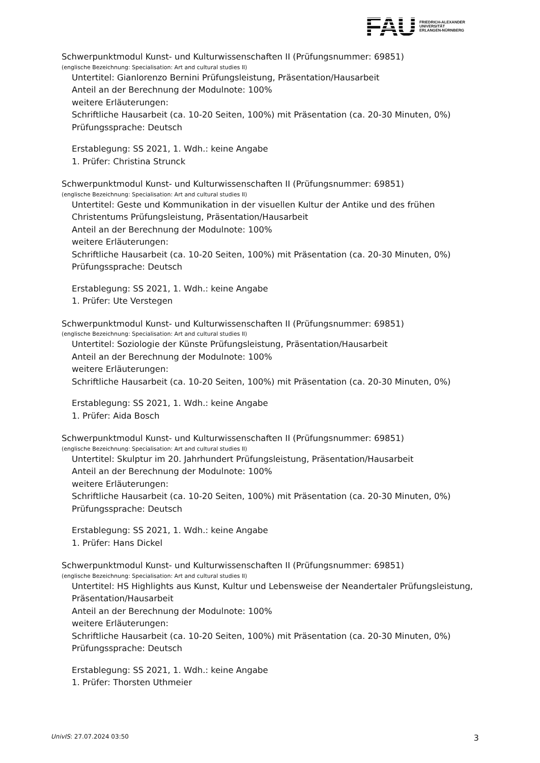FAU
FRIEDRICH-ALEXANDER
UNIVERSITÄT
ERLANGEN-NÜRNBERG
Schwerpunktmodul Kunst- und Kulturwissenschaften II (Prüfungsnummer: 69851)
(englische Bezeichnung: Specialisation: Art and cultural studies II)
Untertitel: Gianlorenzo Bernini Prüfungsleistung, Präsentation/Hausarbeit
Anteil an der Berechnung der Modulnote: 100%
weitere Erläuterungen:
Schriftliche Hausarbeit (ca. 10-20 Seiten, 100%) mit Präsentation (ca. 20-30 Minuten, 0%)
Prüfungssprache: Deutsch
Erstablegung: SS 2021, 1. Wdh.: keine Angabe
1. Prüfer: Christina Strunck
Schwerpunktmodul Kunst- und Kulturwissenschaften II (Prüfungsnummer: 69851)
(englische Bezeichnung: Specialisation: Art and cultural studies II)
Untertitel: Geste und Kommunikation in der visuellen Kultur der Antike und des frühen Christentums Prüfungsleistung, Präsentation/Hausarbeit
Anteil an der Berechnung der Modulnote: 100%
weitere Erläuterungen:
Schriftliche Hausarbeit (ca. 10-20 Seiten, 100%) mit Präsentation (ca. 20-30 Minuten, 0%)
Prüfungssprache: Deutsch
Erstablegung: SS 2021, 1. Wdh.: keine Angabe
1. Prüfer: Ute Verstegen
Schwerpunktmodul Kunst- und Kulturwissenschaften II (Prüfungsnummer: 69851)
(englische Bezeichnung: Specialisation: Art and cultural studies II)
Untertitel: Soziologie der Künste Prüfungsleistung, Präsentation/Hausarbeit
Anteil an der Berechnung der Modulnote: 100%
weitere Erläuterungen:
Schriftliche Hausarbeit (ca. 10-20 Seiten, 100%) mit Präsentation (ca. 20-30 Minuten, 0%)
Erstablegung: SS 2021, 1. Wdh.: keine Angabe
1. Prüfer: Aida Bosch
Schwerpunktmodul Kunst- und Kulturwissenschaften II (Prüfungsnummer: 69851)
(englische Bezeichnung: Specialisation: Art and cultural studies II)
Untertitel: Skulptur im 20. Jahrhundert Prüfungsleistung, Präsentation/Hausarbeit
Anteil an der Berechnung der Modulnote: 100%
weitere Erläuterungen:
Schriftliche Hausarbeit (ca. 10-20 Seiten, 100%) mit Präsentation (ca. 20-30 Minuten, 0%)
Prüfungssprache: Deutsch
Erstablegung: SS 2021, 1. Wdh.: keine Angabe
1. Prüfer: Hans Dickel
Schwerpunktmodul Kunst- und Kulturwissenschaften II (Prüfungsnummer: 69851)
(englische Bezeichnung: Specialisation: Art and cultural studies II)
Untertitel: HS Highlights aus Kunst, Kultur und Lebensweise der Neandertaler Prüfungsleistung, Präsentation/Hausarbeit
Anteil an der Berechnung der Modulnote: 100%
weitere Erläuterungen:
Schriftliche Hausarbeit (ca. 10-20 Seiten, 100%) mit Präsentation (ca. 20-30 Minuten, 0%)
Prüfungssprache: Deutsch
Erstablegung: SS 2021, 1. Wdh.: keine Angabe
1. Prüfer: Thorsten Uthmeier
UnivIS: 27.07.2024 03:50 3